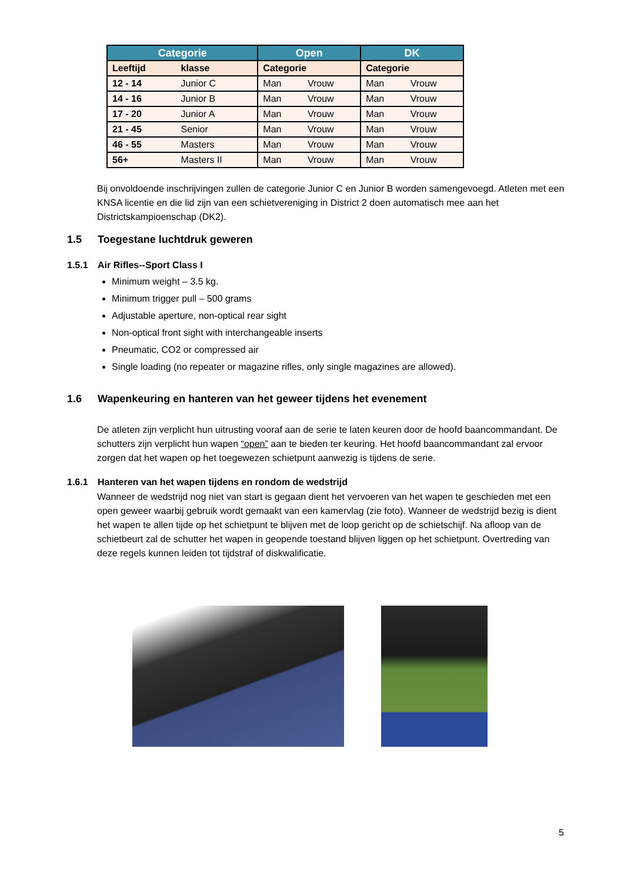| Categorie | | Open | | DK | |
| --- | --- | --- | --- | --- | --- |
| Leeftijd | klasse | Categorie | | Categorie | |
| 12 - 14 | Junior C | Man | Vrouw | Man | Vrouw |
| 14 - 16 | Junior B | Man | Vrouw | Man | Vrouw |
| 17 - 20 | Junior A | Man | Vrouw | Man | Vrouw |
| 21 - 45 | Senior | Man | Vrouw | Man | Vrouw |
| 46 - 55 | Masters | Man | Vrouw | Man | Vrouw |
| 56+ | Masters II | Man | Vrouw | Man | Vrouw |
Bij onvoldoende inschrijvingen zullen de categorie Junior C en Junior B worden samengevoegd. Atleten met een KNSA licentie en die lid zijn van een schietvereniging in District 2 doen automatisch mee aan het Districtskampioenschap (DK2).
1.5 Toegestane luchtdruk geweren
1.5.1 Air Rifles--Sport Class I
Minimum weight – 3.5 kg.
Minimum trigger pull – 500 grams
Adjustable aperture, non-optical rear sight
Non-optical front sight with interchangeable inserts
Pneumatic, CO2 or compressed air
Single loading (no repeater or magazine rifles, only single magazines are allowed).
1.6 Wapenkeuring en hanteren van het geweer tijdens het evenement
De atleten zijn verplicht hun uitrusting vooraf aan de serie te laten keuren door de hoofd baancommandant. De schutters zijn verplicht hun wapen “open” aan te bieden ter keuring. Het hoofd baancommandant zal ervoor zorgen dat het wapen op het toegewezen schietpunt aanwezig is tijdens de serie.
1.6.1 Hanteren van het wapen tijdens en rondom de wedstrijd
Wanneer de wedstrijd nog niet van start is gegaan dient het vervoeren van het wapen te geschieden met een open geweer waarbij gebruik wordt gemaakt van een kamervlag (zie foto). Wanneer de wedstrijd bezig is dient het wapen te allen tijde op het schietpunt te blijven met de loop gericht op de schietschijf. Na afloop van de schietbeurt zal de schutter het wapen in geopende toestand blijven liggen op het schietpunt. Overtreding van deze regels kunnen leiden tot tijdstraf of diskwalificatie.
5